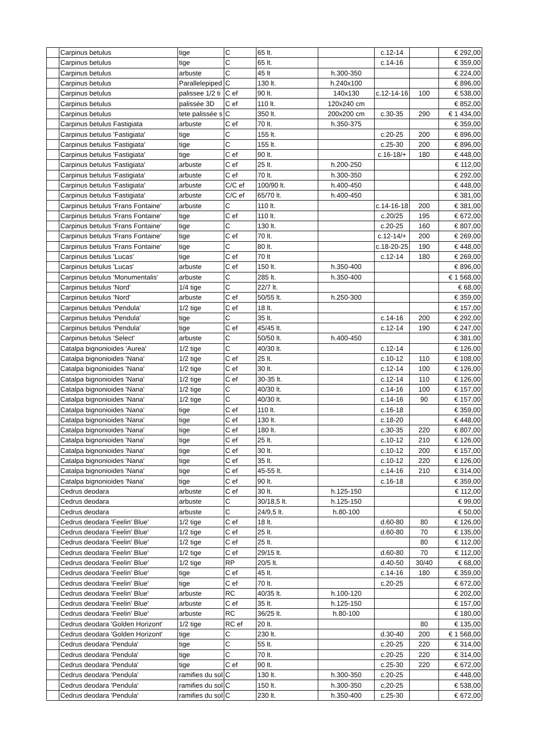| | Carpinus betulus | tige | C | 65 lt. | | c.12-14 | | € 292,00 |
| | Carpinus betulus | tige | C | 65 lt. | | c.14-16 | | € 359,00 |
| | Carpinus betulus | arbuste | C | 45 lt | h.300-350 | | | € 224,00 |
| | Carpinus betulus | Parallelepiped | C | 130 lt. | h.240x100 | | | € 896,00 |
| | Carpinus betulus | palissee 1/2 ti | C ef | 90 lt. | 140x130 | c.12-14-16 | 100 | € 538,00 |
| | Carpinus betulus | palissée 3D | C ef | 110 lt. | 120x240 cm | | | € 852,00 |
| | Carpinus betulus | tete palissée s | C | 350 lt. | 200x200 cm | c.30-35 | 290 | € 1 434,00 |
| | Carpinus betulus Fastigiata | arbuste | C ef | 70 lt. | h.350-375 | | | € 359,00 |
| | Carpinus betulus 'Fastigiata' | tige | C | 155 lt. | | c.20-25 | 200 | € 896,00 |
| | Carpinus betulus 'Fastigiata' | tige | C | 155 lt. | | c.25-30 | 200 | € 896,00 |
| | Carpinus betulus 'Fastigiata' | tige | C ef | 90 lt. | | c.16-18/+ | 180 | € 448,00 |
| | Carpinus betulus 'Fastigiata' | arbuste | C ef | 25 lt. | h.200-250 | | | € 112,00 |
| | Carpinus betulus 'Fastigiata' | arbuste | C ef | 70 lt. | h.300-350 | | | € 292,00 |
| | Carpinus betulus 'Fastigiata' | arbuste | C/C ef | 100/90 lt. | h.400-450 | | | € 448,00 |
| | Carpinus betulus 'Fastigiata' | arbuste | C/C ef | 65/70 lt. | h.400-450 | | | € 381,00 |
| | Carpinus betulus 'Frans Fontaine' | arbuste | C | 110 lt. | | c.14-16-18 | 200 | € 381,00 |
| | Carpinus betulus 'Frans Fontaine' | tige | C ef | 110 lt. | | c.20/25 | 195 | € 672,00 |
| | Carpinus betulus 'Frans Fontaine' | tige | C | 130 lt. | | c.20-25 | 160 | € 807,00 |
| | Carpinus betulus 'Frans Fontaine' | tige | C ef | 70 lt. | | c.12-14/+ | 200 | € 269,00 |
| | Carpinus betulus 'Frans Fontaine' | tige | C | 80 lt. | | c.18-20-25 | 190 | € 448,00 |
| | Carpinus betulus 'Lucas' | tige | C ef | 70 lt | | c.12-14 | 180 | € 269,00 |
| | Carpinus betulus 'Lucas' | arbuste | C ef | 150 lt. | h.350-400 | | | € 896,00 |
| | Carpinus betulus 'Monumentalis' | arbuste | C | 285 lt. | h.350-400 | | | € 1 568,00 |
| | Carpinus betulus 'Nord' | 1/4 tige | C | 22/7 lt. | | | | € 68,00 |
| | Carpinus betulus 'Nord' | arbuste | C ef | 50/55 lt. | h.250-300 | | | € 359,00 |
| | Carpinus betulus 'Pendula' | 1/2 tige | C ef | 18 lt. | | | | € 157,00 |
| | Carpinus betulus 'Pendula' | tige | C | 35 lt. | | c.14-16 | 200 | € 292,00 |
| | Carpinus betulus 'Pendula' | tige | C ef | 45/45 lt. | | c.12-14 | 190 | € 247,00 |
| | Carpinus betulus 'Select' | arbuste | C | 50/50 lt. | h.400-450 | | | € 381,00 |
| | Catalpa bignonioides 'Aurea' | 1/2 tige | C | 40/30 lt. | | c.12-14 | | € 126,00 |
| | Catalpa bignonioides 'Nana' | 1/2 tige | C ef | 25 lt. | | c.10-12 | 110 | € 108,00 |
| | Catalpa bignonioides 'Nana' | 1/2 tige | C ef | 30 lt. | | c.12-14 | 100 | € 126,00 |
| | Catalpa bignonioides 'Nana' | 1/2 tige | C ef | 30-35 lt. | | c.12-14 | 110 | € 126,00 |
| | Catalpa bignonioides 'Nana' | 1/2 tige | C | 40/30 lt. | | c.14-16 | 100 | € 157,00 |
| | Catalpa bignonioides 'Nana' | 1/2 tige | C | 40/30 lt. | | c.14-16 | 90 | € 157,00 |
| | Catalpa bignonioides 'Nana' | tige | C ef | 110 lt. | | c.16-18 | | € 359,00 |
| | Catalpa bignonioides 'Nana' | tige | C ef | 130 lt. | | c.18-20 | | € 448,00 |
| | Catalpa bignonioides 'Nana' | tige | C ef | 180 lt. | | c.30-35 | 220 | € 807,00 |
| | Catalpa bignonioides 'Nana' | tige | C ef | 25 lt. | | c.10-12 | 210 | € 126,00 |
| | Catalpa bignonioides 'Nana' | tige | C ef | 30 lt. | | c.10-12 | 200 | € 157,00 |
| | Catalpa bignonioides 'Nana' | tige | C ef | 35 lt. | | c.10-12 | 220 | € 126,00 |
| | Catalpa bignonioides 'Nana' | tige | C ef | 45-55 lt. | | c.14-16 | 210 | € 314,00 |
| | Catalpa bignonioides 'Nana' | tige | C ef | 90 lt. | | c.16-18 | | € 359,00 |
| | Cedrus deodara | arbuste | C ef | 30 lt. | h.125-150 | | | € 112,00 |
| | Cedrus deodara | arbuste | C | 30/18,5 lt. | h.125-150 | | | € 99,00 |
| | Cedrus deodara | arbuste | C | 24/9,5 lt. | h.80-100 | | | € 50,00 |
| | Cedrus deodara 'Feelin' Blue' | 1/2 tige | C ef | 18 lt. | | d.60-80 | 80 | € 126,00 |
| | Cedrus deodara 'Feelin' Blue' | 1/2 tige | C ef | 25 lt. | | d.60-80 | 70 | € 135,00 |
| | Cedrus deodara 'Feelin' Blue' | 1/2 tige | C ef | 25 lt. | | | 80 | € 112,00 |
| | Cedrus deodara 'Feelin' Blue' | 1/2 tige | C ef | 29/15 lt. | | d.60-80 | 70 | € 112,00 |
| | Cedrus deodara 'Feelin' Blue' | 1/2 tige | RP | 20/5 lt. | | d.40-50 | 30/40 | € 68,00 |
| | Cedrus deodara 'Feelin' Blue' | tige | C ef | 45 lt. | | c.14-16 | 180 | € 359,00 |
| | Cedrus deodara 'Feelin' Blue' | tige | C ef | 70 lt. | | c.20-25 | | € 672,00 |
| | Cedrus deodara 'Feelin' Blue' | arbuste | RC | 40/35 lt. | h.100-120 | | | € 202,00 |
| | Cedrus deodara 'Feelin' Blue' | arbuste | C ef | 35 lt. | h.125-150 | | | € 157,00 |
| | Cedrus deodara 'Feelin' Blue' | arbuste | RC | 36/25 lt. | h.80-100 | | | € 180,00 |
| | Cedrus deodara 'Golden Horizont' | 1/2 tige | RC ef | 20 lt. | | | 80 | € 135,00 |
| | Cedrus deodara 'Golden Horizont' | tige | C | 230 lt. | | d.30-40 | 200 | € 1 568,00 |
| | Cedrus deodara 'Pendula' | tige | C | 55 lt. | | c.20-25 | 220 | € 314,00 |
| | Cedrus deodara 'Pendula' | tige | C | 70 lt. | | c.20-25 | 220 | € 314,00 |
| | Cedrus deodara 'Pendula' | tige | C ef | 90 lt. | | c.25-30 | 220 | € 672,00 |
| | Cedrus deodara 'Pendula' | ramifies du sol | C | 130 lt. | h.300-350 | c.20-25 | | € 448,00 |
| | Cedrus deodara 'Pendula' | ramifies du sol | C | 150 lt. | h.300-350 | c,20-25 | | € 538,00 |
| | Cedrus deodara 'Pendula' | ramifies du sol | C | 230 lt. | h.350-400 | c.25-30 | | € 672,00 |